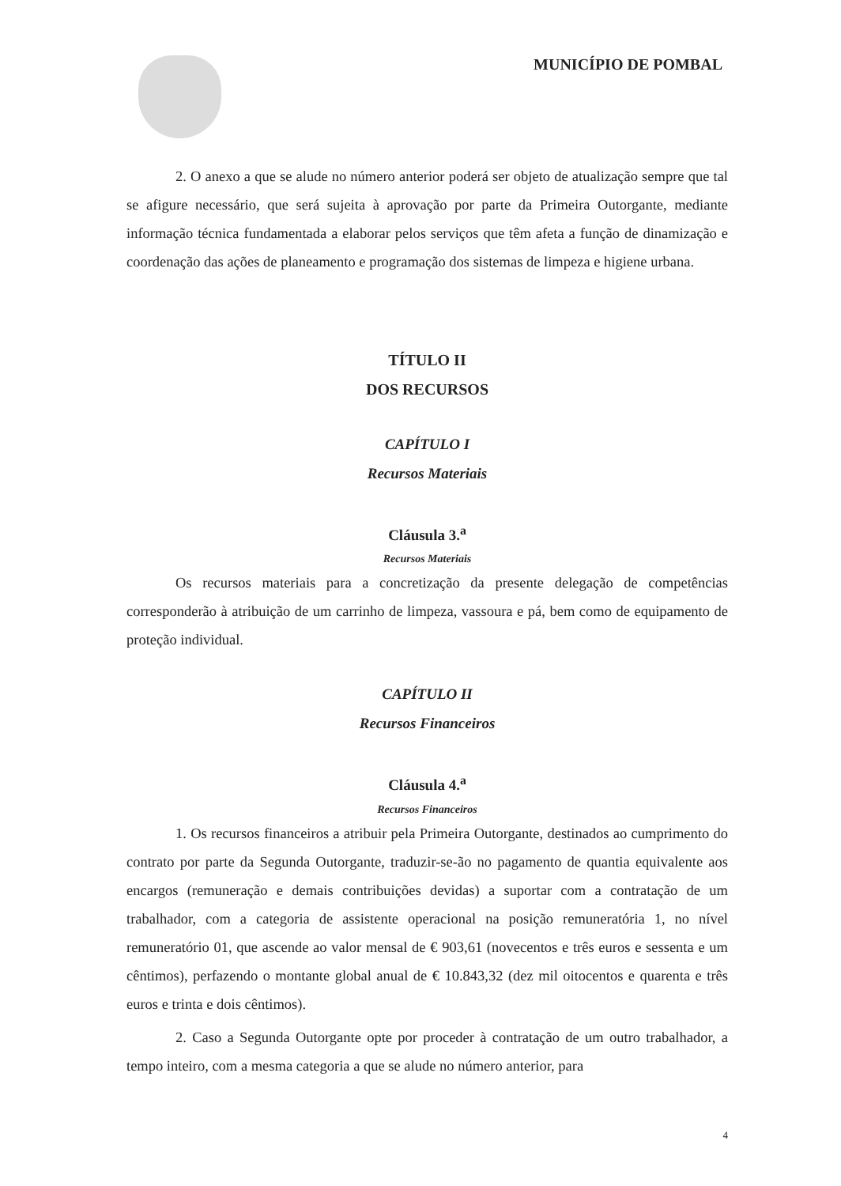MUNICÍPIO DE POMBAL
2. O anexo a que se alude no número anterior poderá ser objeto de atualização sempre que tal se afigure necessário, que será sujeita à aprovação por parte da Primeira Outorgante, mediante informação técnica fundamentada a elaborar pelos serviços que têm afeta a função de dinamização e coordenação das ações de planeamento e programação dos sistemas de limpeza e higiene urbana.
TÍTULO II
DOS RECURSOS
CAPÍTULO I
Recursos Materiais
Cláusula 3.<sup>a</sup>
Recursos Materiais
Os recursos materiais para a concretização da presente delegação de competências corresponderão à atribuição de um carrinho de limpeza, vassoura e pá, bem como de equipamento de proteção individual.
CAPÍTULO II
Recursos Financeiros
Cláusula 4.<sup>a</sup>
Recursos Financeiros
1. Os recursos financeiros a atribuir pela Primeira Outorgante, destinados ao cumprimento do contrato por parte da Segunda Outorgante, traduzir-se-ão no pagamento de quantia equivalente aos encargos (remuneração e demais contribuições devidas) a suportar com a contratação de um trabalhador, com a categoria de assistente operacional na posição remuneratória 1, no nível remuneratório 01, que ascende ao valor mensal de € 903,61 (novecentos e três euros e sessenta e um cêntimos), perfazendo o montante global anual de € 10.843,32 (dez mil oitocentos e quarenta e três euros e trinta e dois cêntimos).
2. Caso a Segunda Outorgante opte por proceder à contratação de um outro trabalhador, a tempo inteiro, com a mesma categoria a que se alude no número anterior, para
4